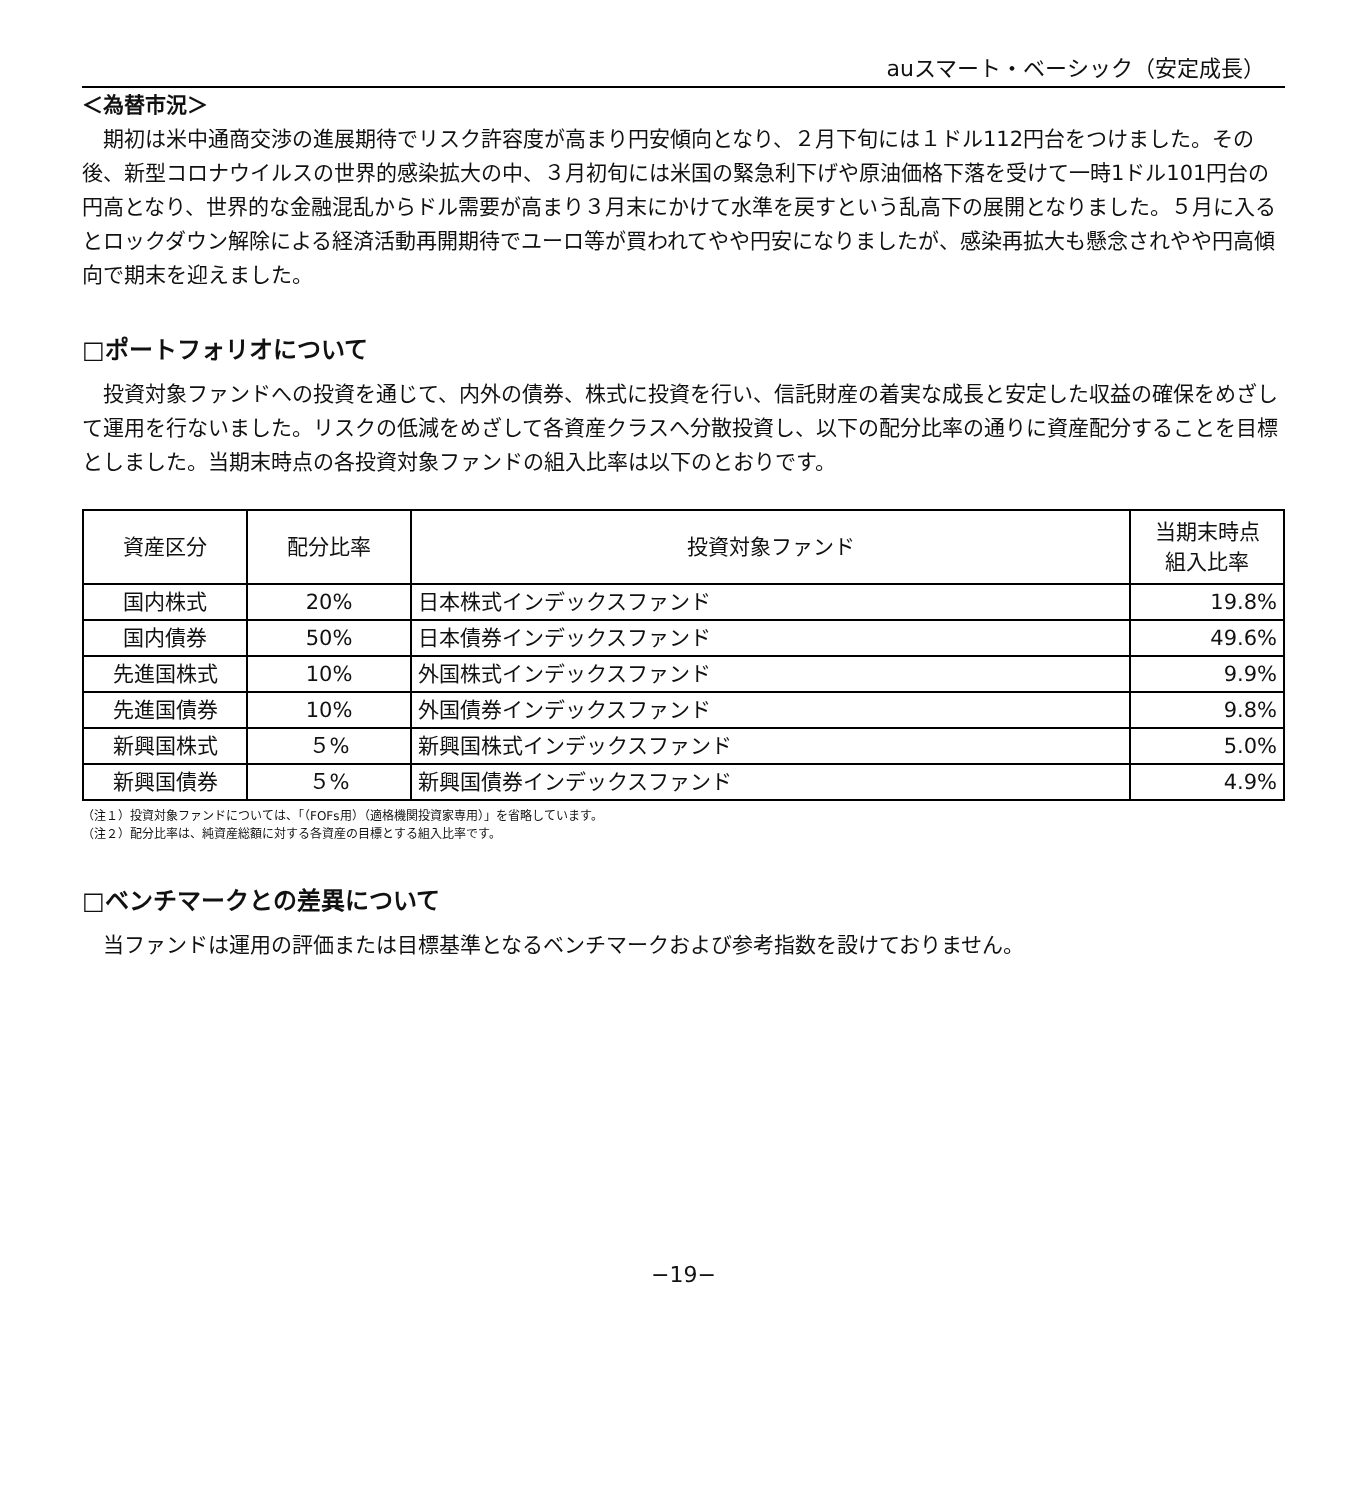auスマート・ベーシック（安定成長）
＜為替市況＞
期初は米中通商交渉の進展期待でリスク許容度が高まり円安傾向となり、２月下旬には１ドル112円台をつけました。その後、新型コロナウイルスの世界的感染拡大の中、３月初旬には米国の緊急利下げや原油価格下落を受けて一時1ドル101円台の円高となり、世界的な金融混乱からドル需要が高まり３月末にかけて水準を戻すという乱高下の展開となりました。５月に入るとロックダウン解除による経済活動再開期待でユーロ等が買われてやや円安になりましたが、感染再拡大も懸念されやや円高傾向で期末を迎えました。
□ポートフォリオについて
投資対象ファンドへの投資を通じて、内外の債券、株式に投資を行い、信託財産の着実な成長と安定した収益の確保をめざして運用を行ないました。リスクの低減をめざして各資産クラスへ分散投資し、以下の配分比率の通りに資産配分することを目標としました。当期末時点の各投資対象ファンドの組入比率は以下のとおりです。
| 資産区分 | 配分比率 | 投資対象ファンド | 当期末時点 組入比率 |
| --- | --- | --- | --- |
| 国内株式 | 20% | 日本株式インデックスファンド | 19.8% |
| 国内債券 | 50% | 日本債券インデックスファンド | 49.6% |
| 先進国株式 | 10% | 外国株式インデックスファンド | 9.9% |
| 先進国債券 | 10% | 外国債券インデックスファンド | 9.8% |
| 新興国株式 | ５% | 新興国株式インデックスファンド | 5.0% |
| 新興国債券 | ５% | 新興国債券インデックスファンド | 4.9% |
（注１）投資対象ファンドについては、「（FOFs用）（適格機関投資家専用）」を省略しています。
（注２）配分比率は、純資産総額に対する各資産の目標とする組入比率です。
□ベンチマークとの差異について
当ファンドは運用の評価または目標基準となるベンチマークおよび参考指数を設けておりません。
−19−